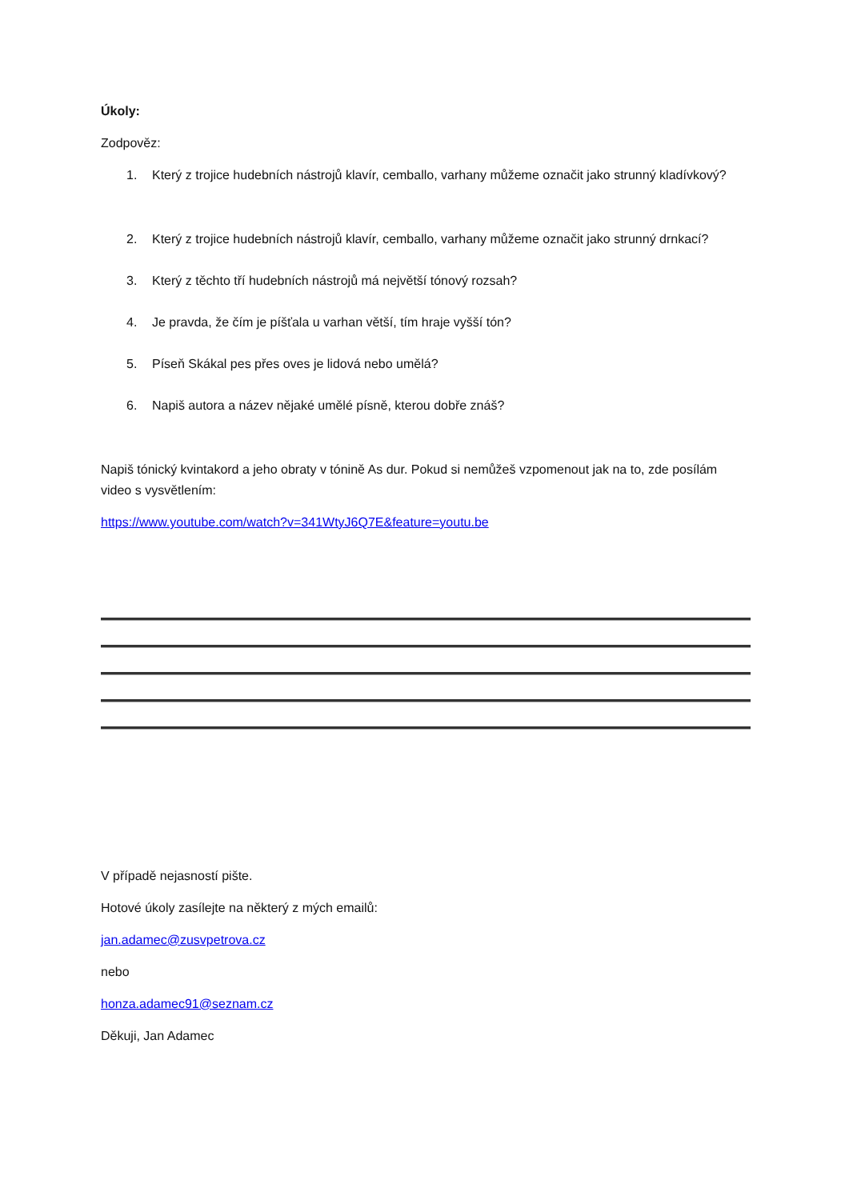Úkoly:
Zodpověz:
1. Který z trojice hudebních nástrojů klavír, cemballo, varhany můžeme označit jako strunný kladívkový?
2. Který z trojice hudebních nástrojů klavír, cemballo, varhany můžeme označit jako strunný drnkací?
3. Který z těchto tří hudebních nástrojů má největší tónový rozsah?
4. Je pravda, že čím je píšťala u varhan větší, tím hraje vyšší tón?
5. Píseň Skákal pes přes oves je lidová nebo umělá?
6. Napiš autora a název nějaké umělé písně, kterou dobře znáš?
Napiš tónický kvintakord a jeho obraty v tónině As dur. Pokud si nemůžeš vzpomenout jak na to, zde posílám video s vysvětlením:
https://www.youtube.com/watch?v=341WtyJ6Q7E&feature=youtu.be
V případě nejasností pište.
Hotové úkoly zasílejte na některý z mých emailů:
jan.adamec@zusvpetrova.cz
nebo
honza.adamec91@seznam.cz
Děkuji, Jan Adamec